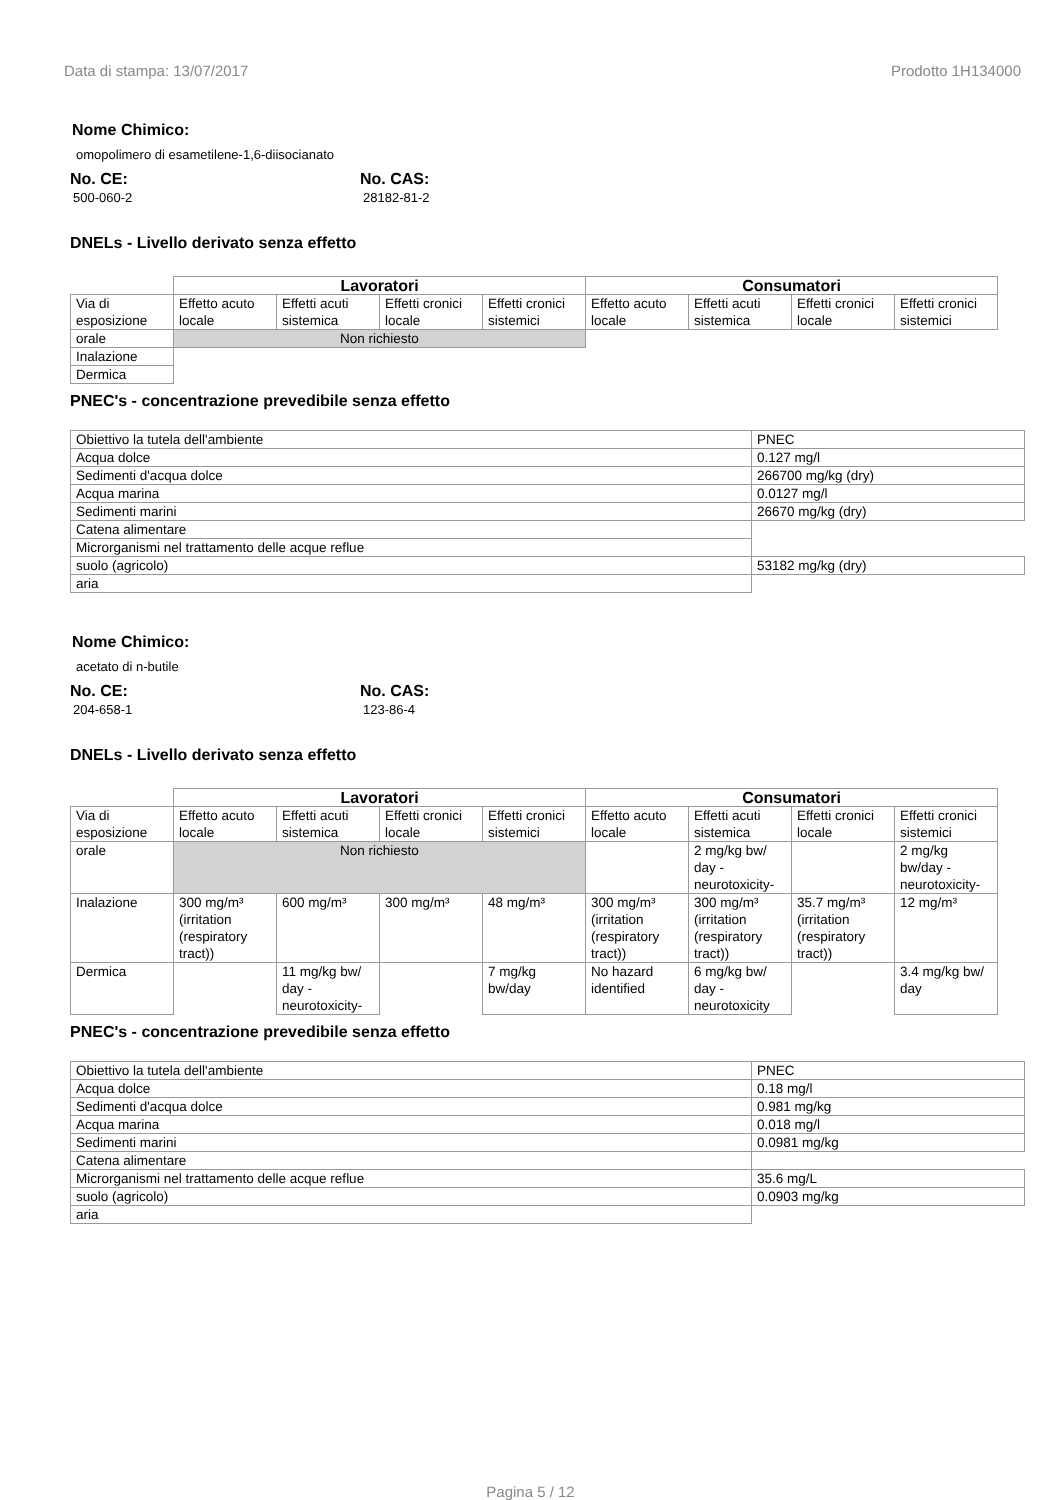Data di stampa: 13/07/2017 Prodotto 1H134000
Nome Chimico:
omopolimero di esametilene-1,6-diisocianato
No. CE:
500-060-2
No. CAS:
28182-81-2
DNELs - Livello derivato senza effetto
| | Lavoratori | | | | Consumatori | | | |
| --- | --- | --- | --- | --- | --- | --- | --- | --- |
| Via di esposizione | Effetto acuto locale | Effetti acuti sistemica | Effetti cronici locale | Effetti cronici sistemici | Effetto acuto locale | Effetti acuti sistemica | Effetti cronici locale | Effetti cronici sistemici |
| orale | Non richiesto | | | | | | | |
| Inalazione | | | | | | | | |
| Dermica | | | | | | | | |
PNEC's - concentrazione prevedibile senza effetto
| Obiettivo la tutela dell'ambiente | PNEC |
| Acqua dolce | 0.127 mg/l |
| Sedimenti d'acqua dolce | 266700 mg/kg (dry) |
| Acqua marina | 0.0127 mg/l |
| Sedimenti marini | 26670 mg/kg (dry) |
| Catena alimentare | |
| Microrganismi nel trattamento delle acque reflue | |
| suolo (agricolo) | 53182 mg/kg (dry) |
| aria | |
Nome Chimico:
acetato di n-butile
No. CE:
204-658-1
No. CAS:
123-86-4
DNELs - Livello derivato senza effetto
| | Lavoratori | | | | Consumatori | | | |
| --- | --- | --- | --- | --- | --- | --- | --- | --- |
| Via di esposizione | Effetto acuto locale | Effetti acuti sistemica | Effetti cronici locale | Effetti cronici sistemici | Effetto acuto locale | Effetti acuti sistemica | Effetti cronici locale | Effetti cronici sistemici |
| orale | Non richiesto | | | | | 2 mg/kg bw/ day - neurotoxicity- | | 2 mg/kg bw/day -neurotoxicity- |
| Inalazione | 300 mg/m³ (irritation (respiratory tract)) | 600 mg/m³ | 300 mg/m³ | 48 mg/m³ | 300 mg/m³ (irritation (respiratory tract)) | 300 mg/m³ (irritation (respiratory tract)) | 35.7 mg/m³ (irritation (respiratory tract)) | 12 mg/m³ |
| Dermica | | 11 mg/kg bw/ day - neurotoxicity- | | 7 mg/kg bw/day | No hazard identified | 6 mg/kg bw/ day - neurotoxicity | | 3.4 mg/kg bw/ day |
PNEC's - concentrazione prevedibile senza effetto
| Obiettivo la tutela dell'ambiente | PNEC |
| Acqua dolce | 0.18 mg/l |
| Sedimenti d'acqua dolce | 0.981 mg/kg |
| Acqua marina | 0.018 mg/l |
| Sedimenti marini | 0.0981 mg/kg |
| Catena alimentare | |
| Microrganismi nel trattamento delle acque reflue | 35.6 mg/L |
| suolo (agricolo) | 0.0903 mg/kg |
| aria | |
Pagina 5 / 12